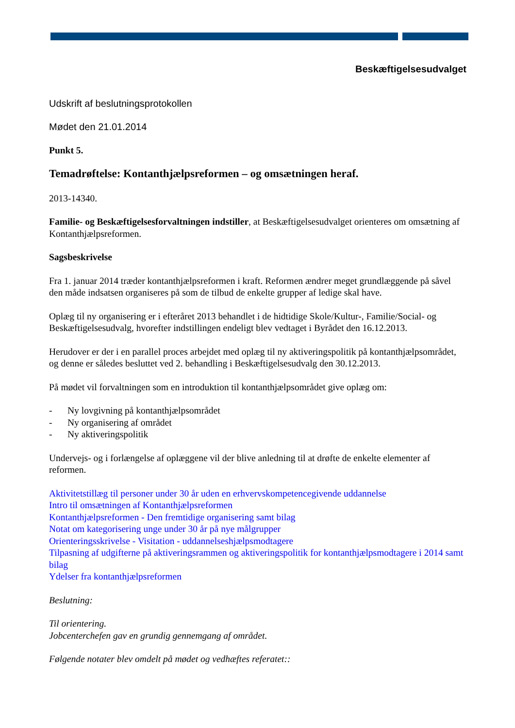Beskæftigelsesudvalget
Udskrift af beslutningsprotokollen
Mødet den 21.01.2014
Punkt 5.
Temadrøftelse: Kontanthjælpsreformen – og omsætningen heraf.
2013-14340.
Familie- og Beskæftigelsesforvaltningen indstiller, at Beskæftigelsesudvalget orienteres om omsætning af Kontanthjælpsreformen.
Sagsbeskrivelse
Fra 1. januar 2014 træder kontanthjælpsreformen i kraft. Reformen ændrer meget grundlæggende på såvel den måde indsatsen organiseres på som de tilbud de enkelte grupper af ledige skal have.
Oplæg til ny organisering er i efteråret 2013 behandlet i de hidtidige Skole/Kultur-, Familie/Social- og Beskæftigelsesudvalg, hvorefter indstillingen endeligt blev vedtaget i Byrådet den 16.12.2013.
Herudover er der i en parallel proces arbejdet med oplæg til ny aktiveringspolitik på kontanthjælpsområdet, og denne er således besluttet ved 2. behandling i Beskæftigelsesudvalg den 30.12.2013.
På mødet vil forvaltningen som en introduktion til kontanthjælpsområdet give oplæg om:
- Ny lovgivning på kontanthjælpsområdet
- Ny organisering af området
- Ny aktiveringspolitik
Undervejs- og i forlængelse af oplæggene vil der blive anledning til at drøfte de enkelte elementer af reformen.
Aktivitetstillæg til personer under 30 år uden en erhvervskompetencegivende uddannelse
Intro til omsætningen af Kontanthjælpsreformen
Kontanthjælpsreformen - Den fremtidige organisering samt bilag
Notat om kategorisering unge under 30 år på nye målgrupper
Orienteringsskrivelse - Visitation - uddannelseshjælpsmodtagere
Tilpasning af udgifterne på aktiveringsrammen og aktiveringspolitik for kontanthjælpsmodtagere i 2014 samt bilag
Ydelser fra kontanthjælpsreformen
Beslutning:
Til orientering.
Jobcenterchefen gav en grundig gennemgang af området.
Følgende notater blev omdelt på mødet og vedhæftes referatet::